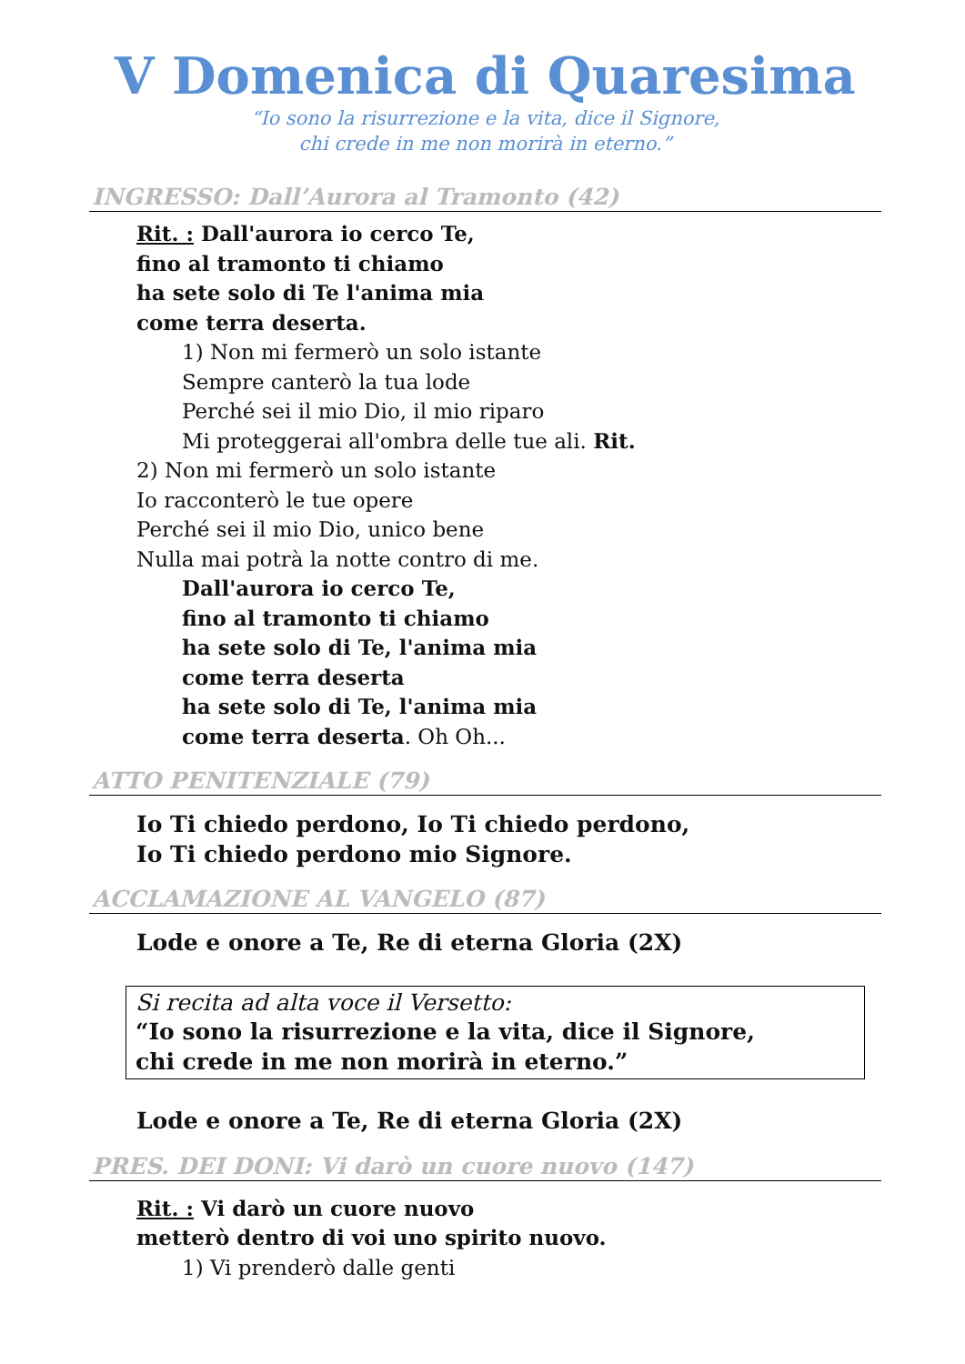V Domenica di Quaresima
“Io sono la risurrezione e la vita, dice il Signore,
chi crede in me non morirà in eterno.”
INGRESSO: Dall’Aurora al Tramonto (42)
Rit. : Dall'aurora io cerco Te,
fino al tramonto ti chiamo
ha sete solo di Te l'anima mia
come terra deserta.
1) Non mi fermerò un solo istante
Sempre canterò la tua lode
Perché sei il mio Dio, il mio riparo
Mi proteggerai all'ombra delle tue ali. Rit.
2) Non mi fermerò un solo istante
Io racconterò le tue opere
Perché sei il mio Dio, unico bene
Nulla mai potrà la notte contro di me.
Dall'aurora io cerco Te,
fino al tramonto ti chiamo
ha sete solo di Te, l'anima mia
come terra deserta
ha sete solo di Te, l'anima mia
come terra deserta. Oh Oh...
ATTO PENITENZIALE (79)
Io Ti chiedo perdono, Io Ti chiedo perdono,
Io Ti chiedo perdono mio Signore.
ACCLAMAZIONE AL VANGELO (87)
Lode e onore a Te, Re di eterna Gloria (2X)
Si recita ad alta voce il Versetto:
“Io sono la risurrezione e la vita, dice il Signore,
chi crede in me non morirà in eterno.”
Lode e onore a Te, Re di eterna Gloria (2X)
PRES. DEI DONI: Vi darò un cuore nuovo (147)
Rit. : Vi darò un cuore nuovo
metterò dentro di voi uno spirito nuovo.
1) Vi prenderò dalle genti